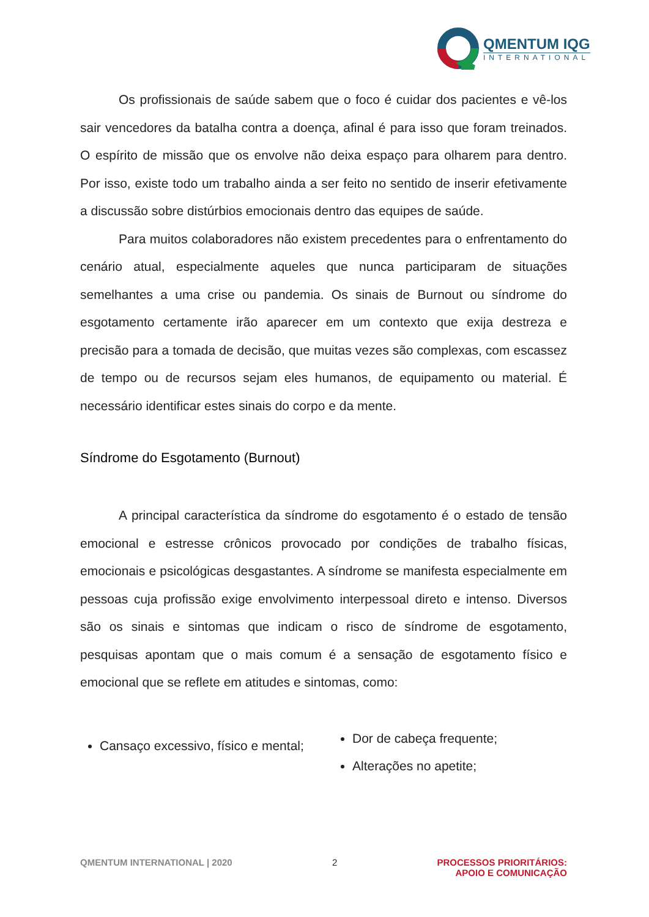QMENTUM IQG
INTERNATIONAL
Os profissionais de saúde sabem que o foco é cuidar dos pacientes e vê-los sair vencedores da batalha contra a doença, afinal é para isso que foram treinados. O espírito de missão que os envolve não deixa espaço para olharem para dentro. Por isso, existe todo um trabalho ainda a ser feito no sentido de inserir efetivamente a discussão sobre distúrbios emocionais dentro das equipes de saúde.
Para muitos colaboradores não existem precedentes para o enfrentamento do cenário atual, especialmente aqueles que nunca participaram de situações semelhantes a uma crise ou pandemia. Os sinais de Burnout ou síndrome do esgotamento certamente irão aparecer em um contexto que exija destreza e precisão para a tomada de decisão, que muitas vezes são complexas, com escassez de tempo ou de recursos sejam eles humanos, de equipamento ou material. É necessário identificar estes sinais do corpo e da mente.
Síndrome do Esgotamento (Burnout)
A principal característica da síndrome do esgotamento é o estado de tensão emocional e estresse crônicos provocado por condições de trabalho físicas, emocionais e psicológicas desgastantes. A síndrome se manifesta especialmente em pessoas cuja profissão exige envolvimento interpessoal direto e intenso. Diversos são os sinais e sintomas que indicam o risco de síndrome de esgotamento, pesquisas apontam que o mais comum é a sensação de esgotamento físico e emocional que se reflete em atitudes e sintomas, como:
Cansaço excessivo, físico e mental;
Dor de cabeça frequente;
Alterações no apetite;
QMENTUM INTERNATIONAL | 2020 2 PROCESSOS PRIORITÁRIOS:
APOIO E COMUNICAÇÃO